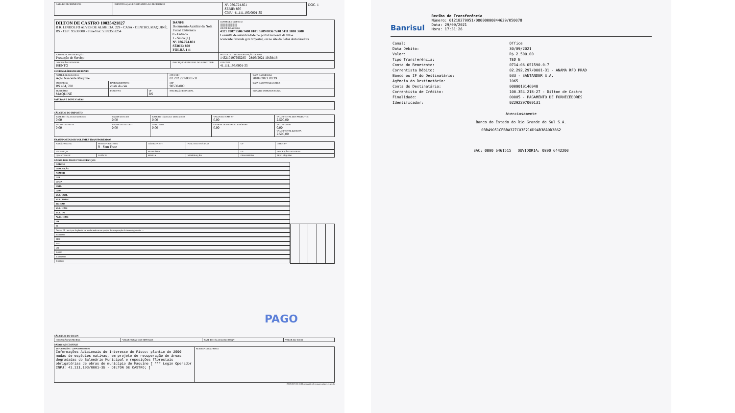| DATA DE RECEBIMENTO | IDENTIFICAÇÃO E ASSINATURA DO RECEBEDOR | Nº. 036.724.851 SÉRIE: 890 CNPJ: 41.111.193/0001-35 | DOC. 1 |
| DILTON DE CASTRO 10035421827 R R. LINDOLFO ALVES DE ALMEIDA, 229 - CASA - CENTRO, MAQUINÉ, RS - CEP: 95530000 - Fone/Fax: 51993552254 | DANFE Documento Auxiliar da Nota Fiscal Eletrônica 0 - Entrada 1 - Saída [1] Nº. 036.724.851 SÉRIE: 890 FOLHA 1 /1 | CONTROLE DO FISCO //////////////////////// CHAVE DE ACESSO 4321 0987 9586 7400 0181 5589 0036 7248 5111 1818 3680 Consulta de autenticidade no portal nacional da NF-e www.nfe.fazenda.gov.br/portal, ou no site da Sefaz Autorizadora |
| NATUREZA DA OPERAÇÃO Prestação de Serviço | | PROTOCOLO DE AUTORIZAÇÃO DE USO 143210197995285 - 28/09/2021 10:38:18 |
| INSCRIÇÃO ESTADUAL ISENTO | INSCRIÇÃO ESTADUAL DO SUBST. TRIB. | CPF/CNPJ 41.111.193/0001-35 |
DESTINATÁRIO/REMETENTE
| NOME/RAZÃO SOCIAL Ação Nascente Maquine | | | CPF/CNPJ 02.292.297/0001-31 | DATA DA EMISSÃO 28/09/2021 09:39 |
| ENDEREÇO RS 484, 780 | BAIRRO/DISTRITO costa do céu | | CEP 90530-000 | DATA DA ENTRADA/SAÍDA |
| MUNICÍPIO MAQUINÉ | FONE/FAX | UF RS | INSCRIÇÃO ESTADUAL | HORA DE ENTRADA/SAÍDA |
FATURAS E DUPLICATAS
CÁLCULO DO IMPOSTO
| BASE DE CÁLCULO DO ICMS 0,00 | VALOR DO ICMS 0,00 | BASE DE CÁLCULO DO ICMS ST 0,00 | VALOR DO ICMS ST 0,00 | VALOR TOTAL DOS PRODUTOS 2.500,00 |
| VALOR DO FRETE 0,00 | VALOR DO SEGURO 0,00 | DESCONTO 0,00 | OUTRAS DESPESAS ACESSÓRIAS 0,00 | VALOR DO IPI 0,00 VALOR TOTAL DA NOTA 2.500,00 |
TRANSPORTADOR/VOLUMES TRANSPORTADOS
| RAZÃO SOCIAL | FRETE POR CONTA 9 - Sem Frete | CÓDIGO ANTT | PLACA DO VEÍCULO | UF | CNPJ/CPF |
| ENDEREÇO | | MUNICÍPIO | | UF | INSCRIÇÃO ESTADUAL |
| QUANTIDADE | ESPÉCIE | MARCA | NUMERAÇÃO | PESO BRUTO | PESO LÍQUIDO |
DADOS DOS PRODUTOS/SERVIÇOS
| CÓDIGO | DESCRIÇÃO | NCM/SH | CST | CFOP | UNID. | QTD. | VLR. UNIT. | VLR. TOTAL | BC ICMS | VLR. ICMS | VLR. IPI | ALÍQ. ICMS | IPI |
| --- | --- | --- | --- | --- | --- | --- | --- | --- | --- | --- | --- | --- | --- |
| 01 | Parcela 01 - serviços de plantio de mudas nativas em projeto de recuperação de áreas degradadas ... | 00000000 | 0400 | 5933 | UN | 1,0000 | 2.500,0000 | 2.500,00 | | | | | |
PAGO
CÁLCULO DO ISSQN
| INSCRIÇÃO MUNICIPAL | VALOR TOTAL DOS SERVIÇOS | BASE DE CÁLCULO DO ISSQN | VALOR DO ISSQN |
DADOS ADICIONAIS
| INFORMAÇÕES COMPLEMENTARES Informações Adicionais de Interesse do Fisco: plantio de 2590 mudas de espécies nativas, em projeto de recuperação de áreas degradadas do Balneário Municipal e reposições florestais obrigatórias de obras do município de Maquine [ *** Login Operador CNPJ: 41.111.193/0001-35 - DILTON DE CASTRO; ] | RESERVADO AO FISCO |
28/09/2021 10:33:11 produzido nfe-extranet.sefazrs.rs.gov.br
Banrisul
Recibo de Transferência
Número: 01218279951/00000000844639/050078
Data: 29/09/2021
Hora: 17:31:26
| Canal: | Office |
| Data Débito: | 30/09/2021 |
| Valor: | R$ 2.500,00 |
| Tipo Transferência: | TED E |
| Conta do Remetente: | 0714-06.051590.0-7 |
| Correntista Débito: | 02.292.297/0001-31 - ANAMA RFO PRAD |
| Banco ou IF do Destinatário: | 033 - SANTANDER S.A. |
| Agência do Destinatário: | 1065 |
| Conta do Destinatário: | 0000010146048 |
| Correntista de Crédito: | 100.354.218-27 - Dilton de Castro |
| Finalidade: | 00005 - PAGAMENTO DE FORNECEDORES |
| Identificador: | 02292297000131 |
Atenciosamente
Banco do Estado do Rio Grande do Sul S.A.
03B49051CFBBA327C03F210D94B38A0D3862
SAC: 0800 6461515 OUVIDORIA: 0800 6442200